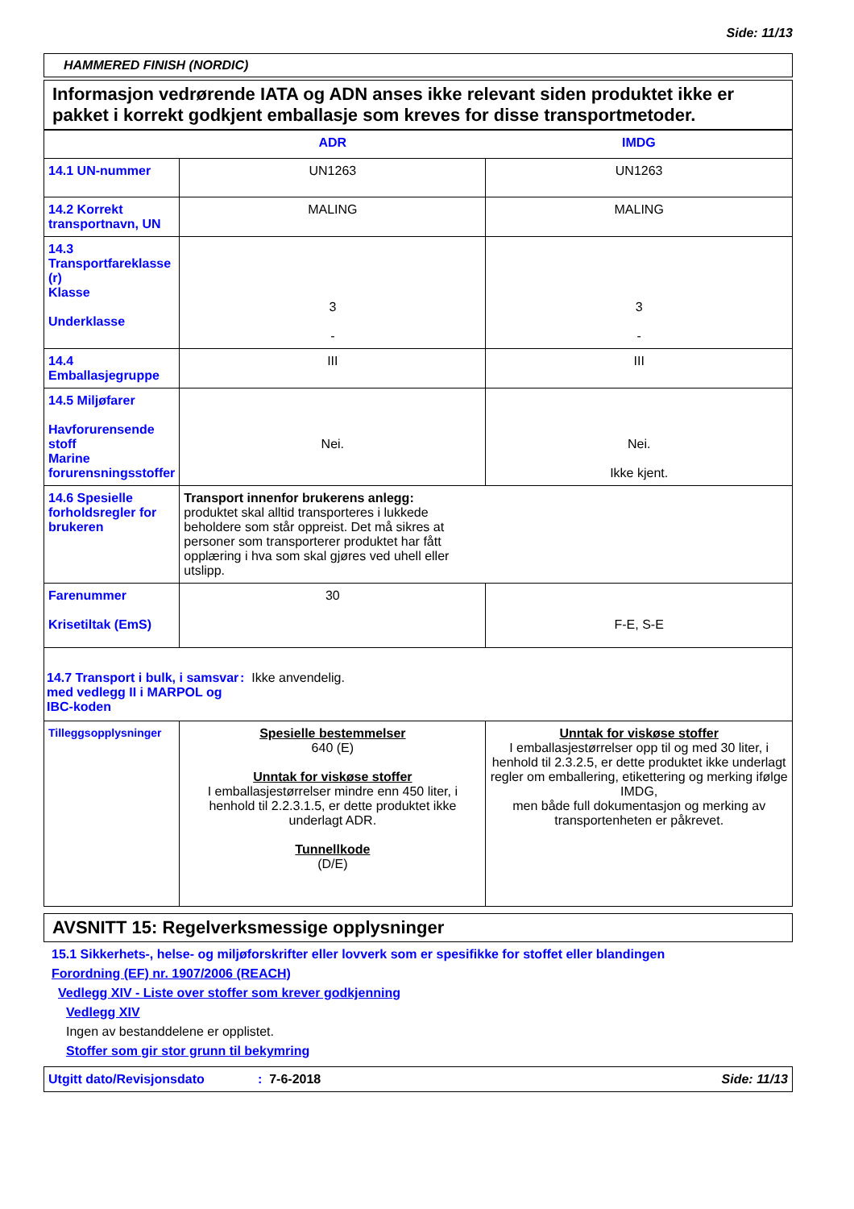Side: 11/13
HAMMERED FINISH (NORDIC)
Informasjon vedrørende IATA og ADN anses ikke relevant siden produktet ikke er pakket i korrekt godkjent emballasje som kreves for disse transportmetoder.
| | ADR | IMDG |
| --- | --- | --- |
| 14.1 UN-nummer | UN1263 | UN1263 |
| 14.2 Korrekt transportnavn, UN | MALING | MALING |
| 14.3 Transportfareklasse (r) Klasse Underklasse | 3 - | 3 - |
| 14.4 Emballasjegruppe | III | III |
| 14.5 Miljøfarer Havforurensende stoff Marine forurensningsstoffer | Nei. | Nei. Ikke kjent. |
| 14.6 Spesielle forholdsregler for brukeren | Transport innenfor brukerens anlegg: produktet skal alltid transporteres i lukkede beholdere som står oppreist. Det må sikres at personer som transporterer produktet har fått opplæring i hva som skal gjøres ved uhell eller utslipp. | |
| Farenummer Krisetiltak (EmS) | 30 | F-E, S-E |
| 14.7 Transport i bulk, i samsvar med vedlegg II i MARPOL og IBC-koden : Ikke anvendelig. | | |
| Tilleggsopplysninger | Spesielle bestemmelser 640 (E) Unntak for viskøse stoffer I emballasjestørrelser mindre enn 450 liter, i henhold til 2.2.3.1.5, er dette produktet ikke underlagt ADR. Tunnellkode (D/E) | Unntak for viskøse stoffer I emballasjestørrelser opp til og med 30 liter, i henhold til 2.3.2.5, er dette produktet ikke underlagt regler om emballering, etikettering og merking ifølge IMDG, men både full dokumentasjon og merking av transportenheten er påkrevet. |
AVSNITT 15: Regelverksmessige opplysninger
15.1 Sikkerhets-, helse- og miljøforskrifter eller lovverk som er spesifikke for stoffet eller blandingen
Forordning (EF) nr. 1907/2006 (REACH)
Vedlegg XIV - Liste over stoffer som krever godkjenning
Vedlegg XIV
Ingen av bestanddelene er opplistet.
Stoffer som gir stor grunn til bekymring
Utgitt dato/Revisjonsdato: 7-6-2018 Side: 11/13